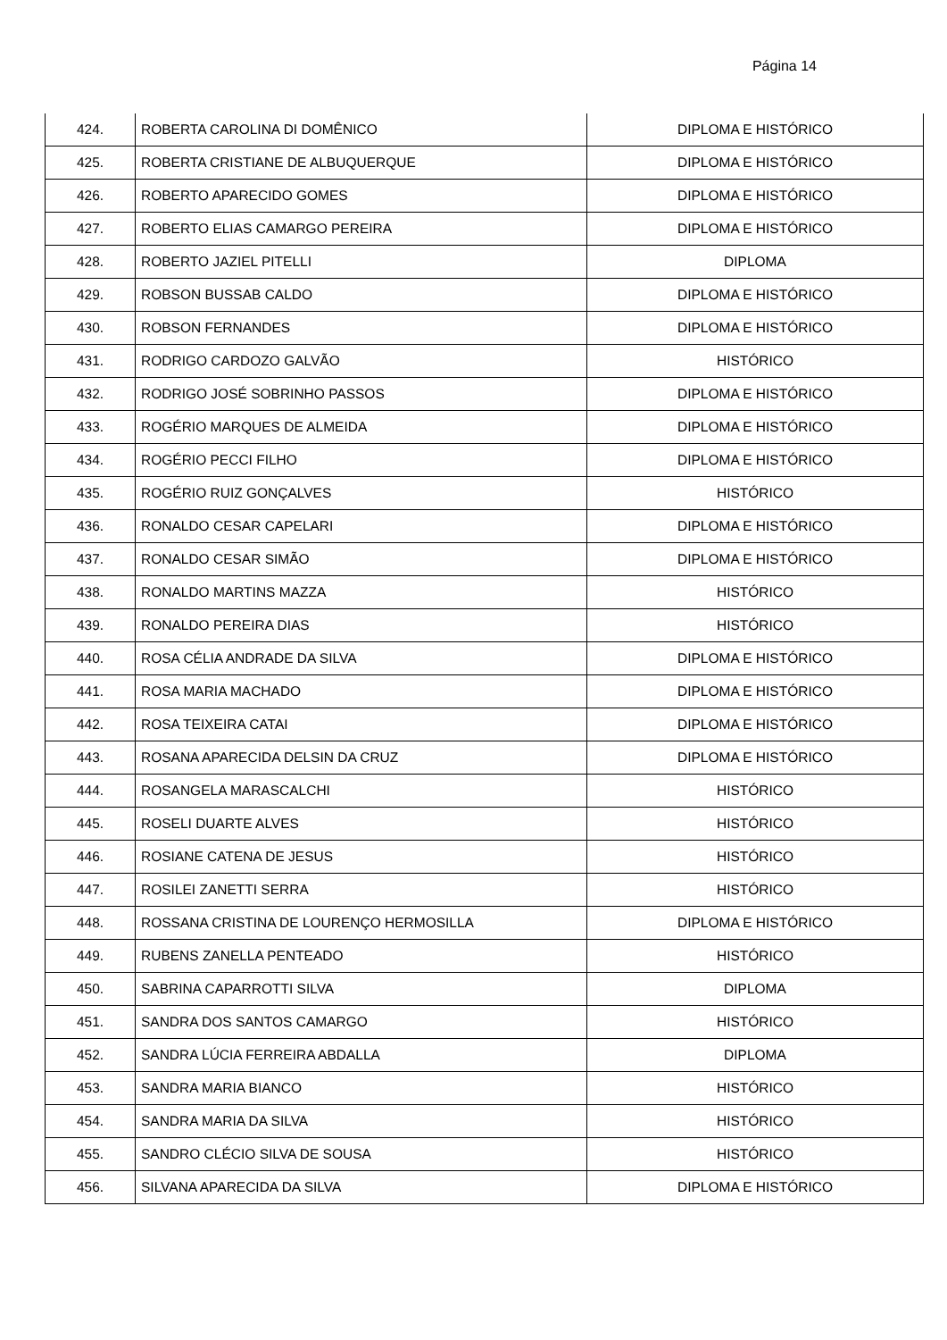Página 14
| 424. | ROBERTA CAROLINA DI DOMÊNICO | DIPLOMA E HISTÓRICO |
| 425. | ROBERTA CRISTIANE DE ALBUQUERQUE | DIPLOMA E HISTÓRICO |
| 426. | ROBERTO APARECIDO GOMES | DIPLOMA E HISTÓRICO |
| 427. | ROBERTO ELIAS CAMARGO PEREIRA | DIPLOMA E HISTÓRICO |
| 428. | ROBERTO JAZIEL PITELLI | DIPLOMA |
| 429. | ROBSON BUSSAB CALDO | DIPLOMA E HISTÓRICO |
| 430. | ROBSON FERNANDES | DIPLOMA E HISTÓRICO |
| 431. | RODRIGO CARDOZO GALVÃO | HISTÓRICO |
| 432. | RODRIGO JOSÉ SOBRINHO PASSOS | DIPLOMA E HISTÓRICO |
| 433. | ROGÉRIO MARQUES DE ALMEIDA | DIPLOMA E HISTÓRICO |
| 434. | ROGÉRIO PECCI FILHO | DIPLOMA E HISTÓRICO |
| 435. | ROGÉRIO RUIZ GONÇALVES | HISTÓRICO |
| 436. | RONALDO CESAR CAPELARI | DIPLOMA E HISTÓRICO |
| 437. | RONALDO CESAR SIMÃO | DIPLOMA E HISTÓRICO |
| 438. | RONALDO MARTINS MAZZA | HISTÓRICO |
| 439. | RONALDO PEREIRA DIAS | HISTÓRICO |
| 440. | ROSA CÉLIA ANDRADE DA SILVA | DIPLOMA E HISTÓRICO |
| 441. | ROSA MARIA MACHADO | DIPLOMA E HISTÓRICO |
| 442. | ROSA TEIXEIRA CATAI | DIPLOMA E HISTÓRICO |
| 443. | ROSANA APARECIDA DELSIN DA CRUZ | DIPLOMA E HISTÓRICO |
| 444. | ROSANGELA MARASCALCHI | HISTÓRICO |
| 445. | ROSELI DUARTE ALVES | HISTÓRICO |
| 446. | ROSIANE CATENA DE JESUS | HISTÓRICO |
| 447. | ROSILEI ZANETTI SERRA | HISTÓRICO |
| 448. | ROSSANA CRISTINA DE LOURENÇO HERMOSILLA | DIPLOMA E HISTÓRICO |
| 449. | RUBENS ZANELLA PENTEADO | HISTÓRICO |
| 450. | SABRINA CAPARROTTI SILVA | DIPLOMA |
| 451. | SANDRA DOS SANTOS CAMARGO | HISTÓRICO |
| 452. | SANDRA LÚCIA FERREIRA ABDALLA | DIPLOMA |
| 453. | SANDRA MARIA BIANCO | HISTÓRICO |
| 454. | SANDRA MARIA DA SILVA | HISTÓRICO |
| 455. | SANDRO CLÉCIO SILVA DE SOUSA | HISTÓRICO |
| 456. | SILVANA APARECIDA DA SILVA | DIPLOMA E HISTÓRICO |